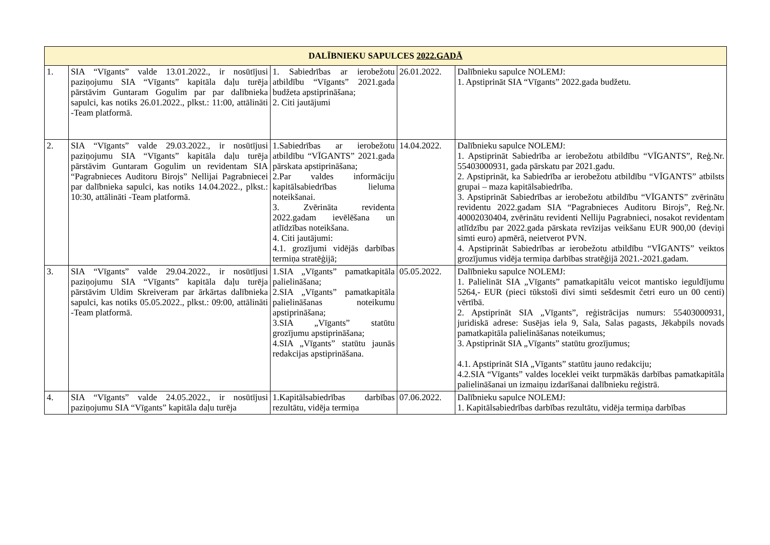| DALĪBNIEKU SAPULCES 2022.GADĀ | | | | |
| --- | --- | --- | --- | --- |
| 1. | SIA “Vīgants” valde 13.01.2022., ir nosūtījusi paziņojumu SIA “Vīgants” kapitāla daļu turēja pārstāvim Guntaram Gogulim par par dalībnieka sapulci, kas notiks 26.01.2022., plkst.: 11:00, attālināti -Team platformā. | 1. Sabiedrības ar ierobežotu atbildību “Vīgants” 2021.gada budžeta apstiprināšana; 2. Citi jautājumi | 26.01.2022. | Dalībnieku sapulce NOLEMJ: 1. Apstiprināt SIA “Vīgants” 2022.gada budžetu. |
| 2. | SIA “Vīgants” valde 29.03.2022., ir nosūtījusi paziņojumu SIA “Vīgants” kapitāla daļu turēja pārstāvim Guntaram Gogulim un revidentam SIA “Pagrabnieces Auditoru Birojs” Nellijai Pagrabniecei par dalībnieka sapulci, kas notiks 14.04.2022., plkst.: 10:30, attālināti -Team platformā. | 1.Sabiedrības ar ierobežotu atbildību “VĪGANTS” 2021.gada pārskata apstiprināšana; 2.Par valdes informāciju kapitālsabiedrības lieluma noteikšanai. 3. Zvērināta revidenta 2022.gadam ievēlēšana un atlīdzības noteikšana. 4. Citi jautājumi: 4.1. grozījumi vidējās darbības termiņa stratēģijā; | 14.04.2022. | Dalībnieku sapulce NOLEMJ: 1. Apstiprināt Sabiedrība ar ierobežotu atbildību “VĪGANTS”, Reģ.Nr. 55403000931, gada pārskatu par 2021.gadu. 2. Apstiprināt, ka Sabiedrība ar ierobežotu atbildību “VĪGANTS” atbilsts grupai – maza kapitālsabiedrība. 3. Apstiprināt Sabiedrības ar ierobežotu atbildību “VĪGANTS” zvērinātu revidentu 2022.gadam SIA “Pagrabnieces Auditoru Birojs”, Reģ.Nr. 40002030404, zvērinātu revidenti Nelliju Pagrabnieci, nosakot revidentam atlīdzību par 2022.gada pārskata revīzijas veikšanu EUR 900,00 (deviņi simti euro) apmērā, neietverot PVN. 4. Apstiprināt Sabiedrības ar ierobežotu atbildību “VĪGANTS” veiktos grozījumus vidēja termiņa darbības stratēģijā 2021.-2021.gadam. |
| 3. | SIA “Vīgants” valde 29.04.2022., ir nosūtījusi paziņojumu SIA “Vīgants” kapitāla daļu turēja pārstāvim Uldim Skreiveram par ārkārtas dalībnieka sapulci, kas notiks 05.05.2022., plkst.: 09:00, attālināti -Team platformā. | 1.SIA „Vīgants” pamatkapitāla palielināšana; 2.SIA „Vīgants” pamatkapitāla palielināšanas noteikumu apstiprināšana; 3.SIA „Vīgants” statūtu grozījumu apstiprināšana; 4.SIA „Vīgants” statūtu jaunās redakcijas apstiprināšana. | 05.05.2022. | Dalībnieku sapulce NOLEMJ: 1. Palielināt SIA „Vīgants” pamatkapitālu veicot mantisko ieguldījumu 5264,- EUR (pieci tūkstoši divi simti sešdesmit četri euro un 00 centi) vērtībā. 2. Apstiprināt SIA „Vīgants”, reģistrācijas numurs: 55403000931, juridiskā adrese: Susējas iela 9, Sala, Salas pagasts, Jēkabpils novads pamatkapitāla palielināšanas noteikumus; 3. Apstiprināt SIA „Vīgants” statūtu grozījumus; 4.1. Apstiprināt SIA „Vīgants” statūtu jauno redakciju; 4.2.SIA “Vīgants” valdes loceklei veikt turpmākās darbības pamatkapitāla palielināšanai un izmaiņu izdarīšanai dalībnieku reģistrā. |
| 4. | SIA “Vīgants” valde 24.05.2022., ir nosūtījusi paziņojumu SIA “Vīgants” kapitāla daļu turēja | 1.Kapitālsabiedrības darbības rezultātu, vidēja termiņa | 07.06.2022. | Dalībnieku sapulce NOLEMJ: 1. Kapitālsabiedrības darbības rezultātu, vidēja termiņa darbības |